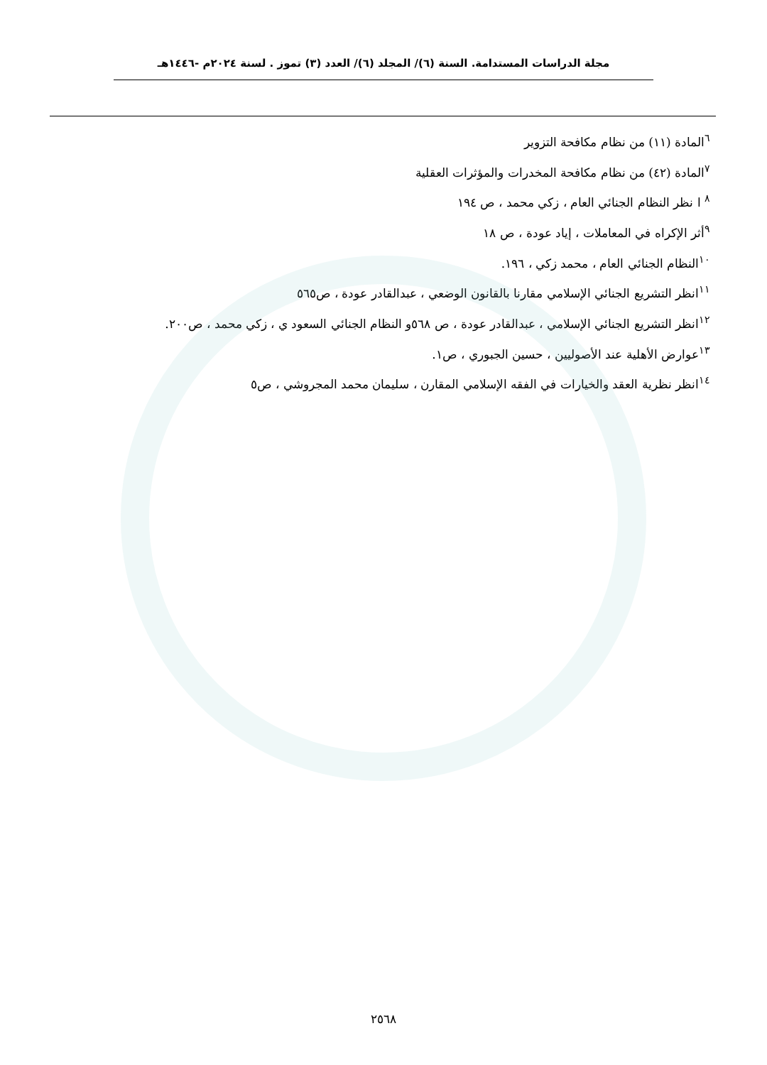مجلة الدراسات المستدامة. السنة (٦)/ المجلد (٦)/ العدد (٣) تموز . لسنة ٢٠٢٤م -١٤٤٦هـ
<sup>٦</sup> المادة (١١) من نظام مكافحة التزوير
<sup>٧</sup> المادة (٤٢) من نظام مكافحة المخدرات والمؤثرات العقلية
<sup>٨</sup> ا نظر النظام الجنائي العام ، زكي محمد ، ص ١٩٤
<sup>٩</sup> أثر الإكراه في المعاملات ، إياد عودة ، ص ١٨
<sup>١٠</sup> النظام الجنائي العام ، محمد زكي ، ١٩٦.
<sup>١١</sup> انظر التشريع الجنائي الإسلامي مقارنا بالقانون الوضعي ، عبدالقادر عودة ، ص٥٦٥
<sup>١٢</sup> انظر التشريع الجنائي الإسلامي ، عبدالقادر عودة ، ص ٥٦٨و النظام الجنائي السعود ي ، زكي محمد ، ص٢٠٠.
<sup>١٣</sup> عوارض الأهلية عند الأصوليين ، حسين الجبوري ، ص١.
<sup>١٤</sup> انظر نظرية العقد والخيارات في الفقه الإسلامي المقارن ، سليمان محمد المجروشي ، ص٥
٢٥٦٨